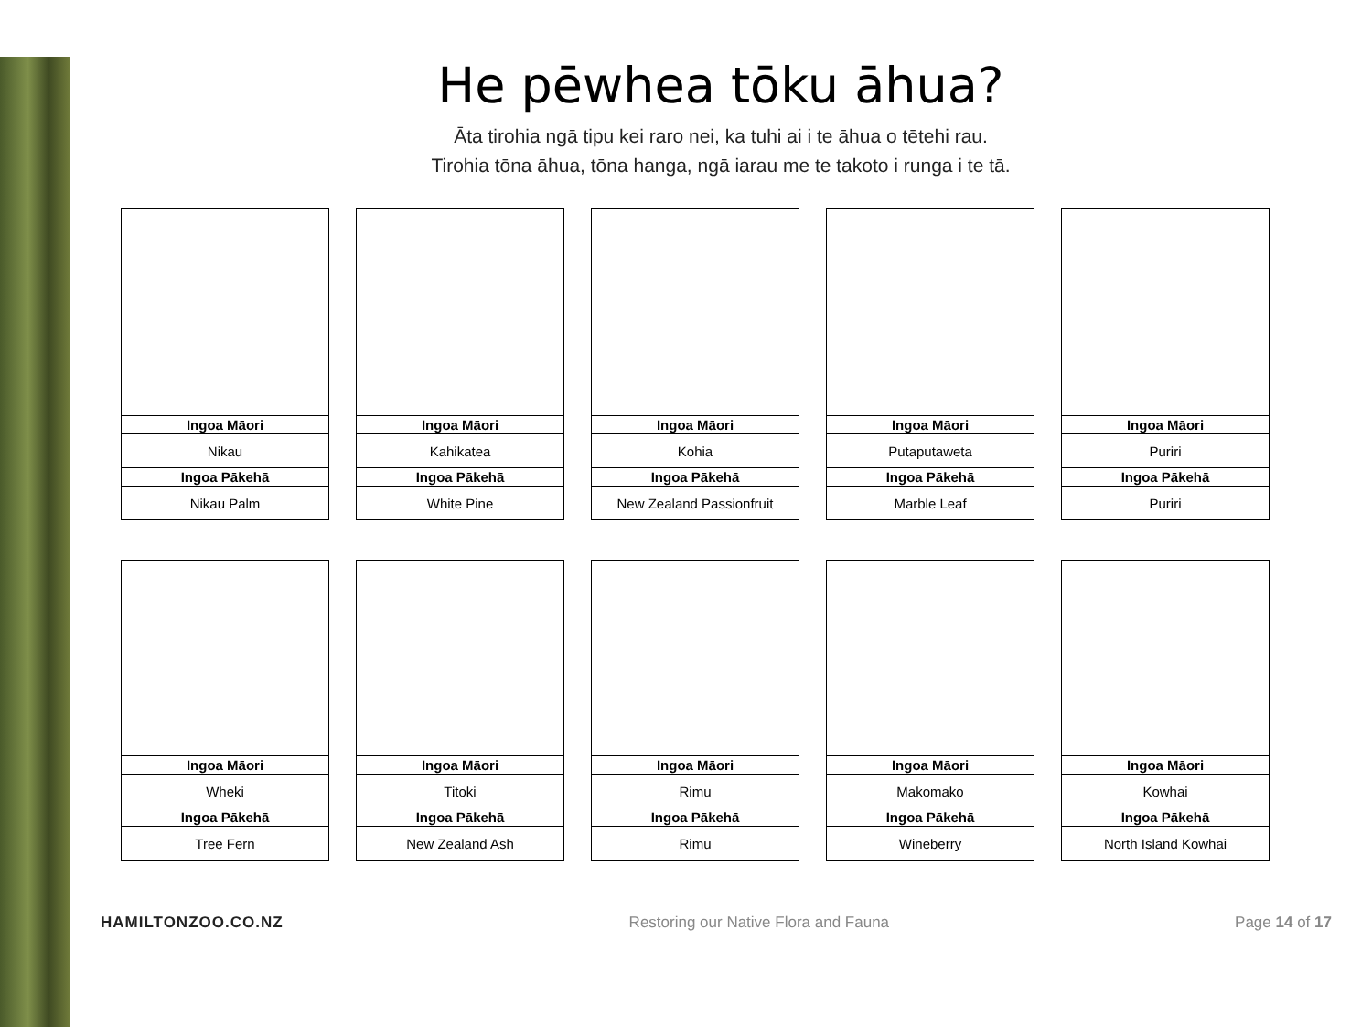He pēwhea tōku āhua?
Āta tirohia ngā tipu kei raro nei, ka tuhi ai i te āhua o tētehi rau.
Tirohia tōna āhua, tōna hanga, ngā iarau me te takoto i runga i te tā.
| Ingoa Māori |
| --- |
| Nikau |
| Ingoa Pākehā |
| Nikau Palm |
| Ingoa Māori |
| --- |
| Kahikatea |
| Ingoa Pākehā |
| White Pine |
| Ingoa Māori |
| --- |
| Kohia |
| Ingoa Pākehā |
| New Zealand Passionfruit |
| Ingoa Māori |
| --- |
| Putaputaweta |
| Ingoa Pākehā |
| Marble Leaf |
| Ingoa Māori |
| --- |
| Puriri |
| Ingoa Pākehā |
| Puriri |
| Ingoa Māori |
| --- |
| Wheki |
| Ingoa Pākehā |
| Tree Fern |
| Ingoa Māori |
| --- |
| Titoki |
| Ingoa Pākehā |
| New Zealand Ash |
| Ingoa Māori |
| --- |
| Rimu |
| Ingoa Pākehā |
| Rimu |
| Ingoa Māori |
| --- |
| Makomako |
| Ingoa Pākehā |
| Wineberry |
| Ingoa Māori |
| --- |
| Kowhai |
| Ingoa Pākehā |
| North Island Kowhai |
HAMILTONZOO.CO.NZ Restoring our Native Flora and Fauna Page 14 of 17